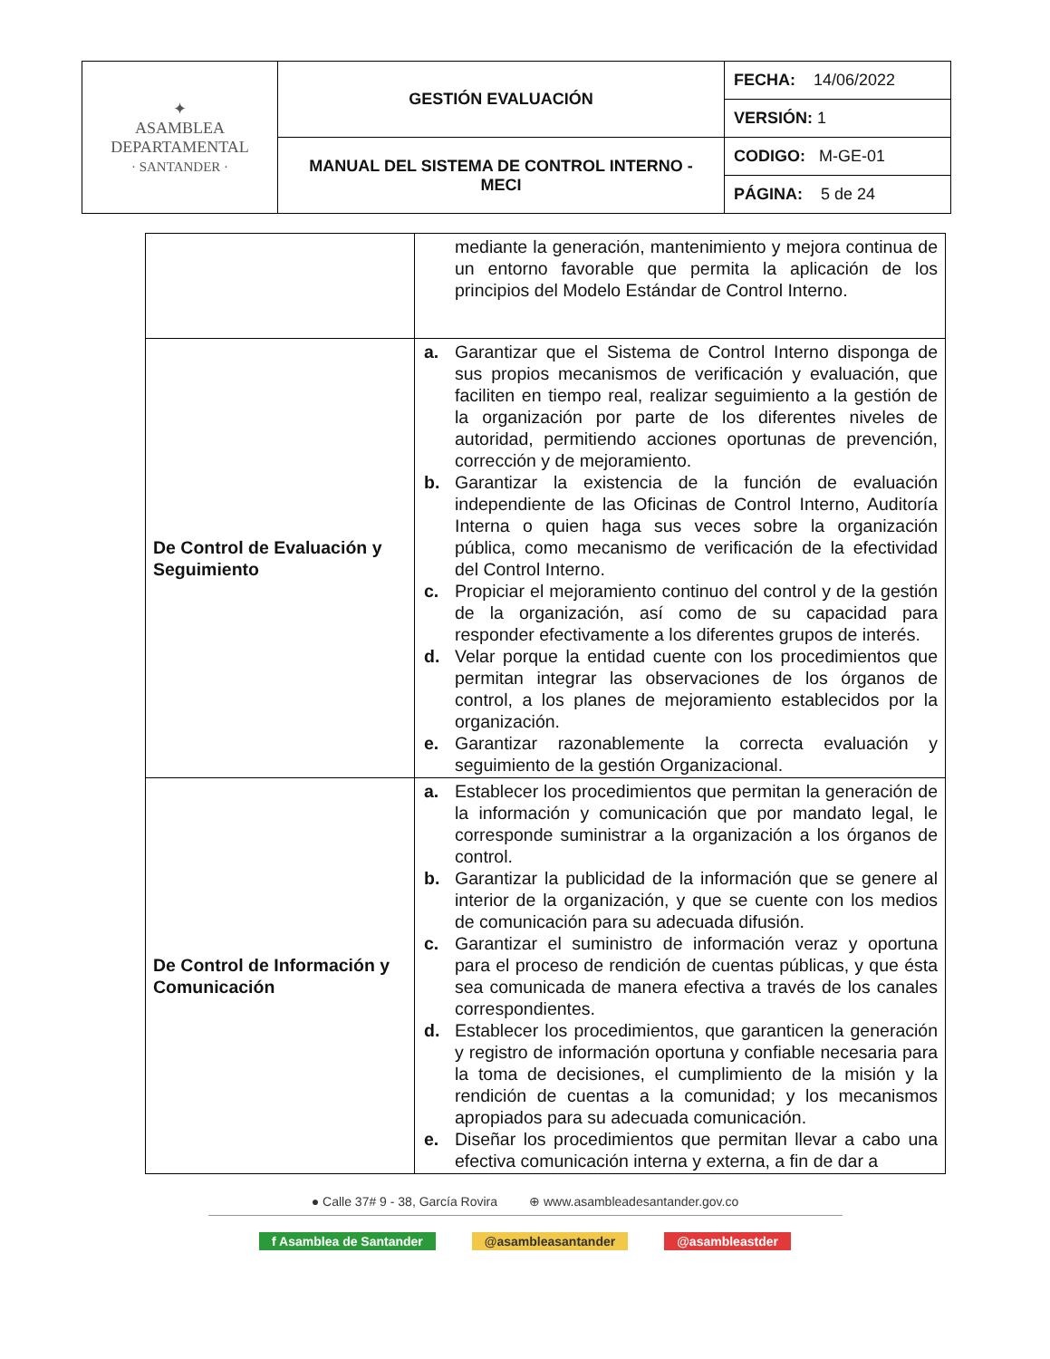| ✦ ASAMBLEA DEPARTAMENTAL · SANTANDER · | GESTIÓN EVALUACIÓN | FECHA: 14/06/2022 |
| | | VERSIÓN: 1 |
| | MANUAL DEL SISTEMA DE CONTROL INTERNO - MECI | CODIGO: M-GE-01 |
| | | PÁGINA: 5 de 24 |
| | mediante la generación, mantenimiento y mejora continua de un entorno favorable que permita la aplicación de los principios del Modelo Estándar de Control Interno. |
| De Control de Evaluación y Seguimiento | a. Garantizar que el Sistema de Control Interno disponga de sus propios mecanismos de verificación y evaluación, que faciliten en tiempo real, realizar seguimiento a la gestión de la organización por parte de los diferentes niveles de autoridad, permitiendo acciones oportunas de prevención, corrección y de mejoramiento. b. Garantizar la existencia de la función de evaluación independiente de las Oficinas de Control Interno, Auditoría Interna o quien haga sus veces sobre la organización pública, como mecanismo de verificación de la efectividad del Control Interno. c. Propiciar el mejoramiento continuo del control y de la gestión de la organización, así como de su capacidad para responder efectivamente a los diferentes grupos de interés. d. Velar porque la entidad cuente con los procedimientos que permitan integrar las observaciones de los órganos de control, a los planes de mejoramiento establecidos por la organización. e. Garantizar razonablemente la correcta evaluación y seguimiento de la gestión Organizacional. |
| De Control de Información y Comunicación | a. Establecer los procedimientos que permitan la generación de la información y comunicación que por mandato legal, le corresponde suministrar a la organización a los órganos de control. b. Garantizar la publicidad de la información que se genere al interior de la organización, y que se cuente con los medios de comunicación para su adecuada difusión. c. Garantizar el suministro de información veraz y oportuna para el proceso de rendición de cuentas públicas, y que ésta sea comunicada de manera efectiva a través de los canales correspondientes. d. Establecer los procedimientos, que garanticen la generación y registro de información oportuna y confiable necesaria para la toma de decisiones, el cumplimiento de la misión y la rendición de cuentas a la comunidad; y los mecanismos apropiados para su adecuada comunicación. e. Diseñar los procedimientos que permitan llevar a cabo una efectiva comunicación interna y externa, a fin de dar a |
● Calle 37# 9 - 38, García Rovira ⊕ www.asambleadesantander.gov.co
f Asamblea de Santander @asambleasantander @asambleastder